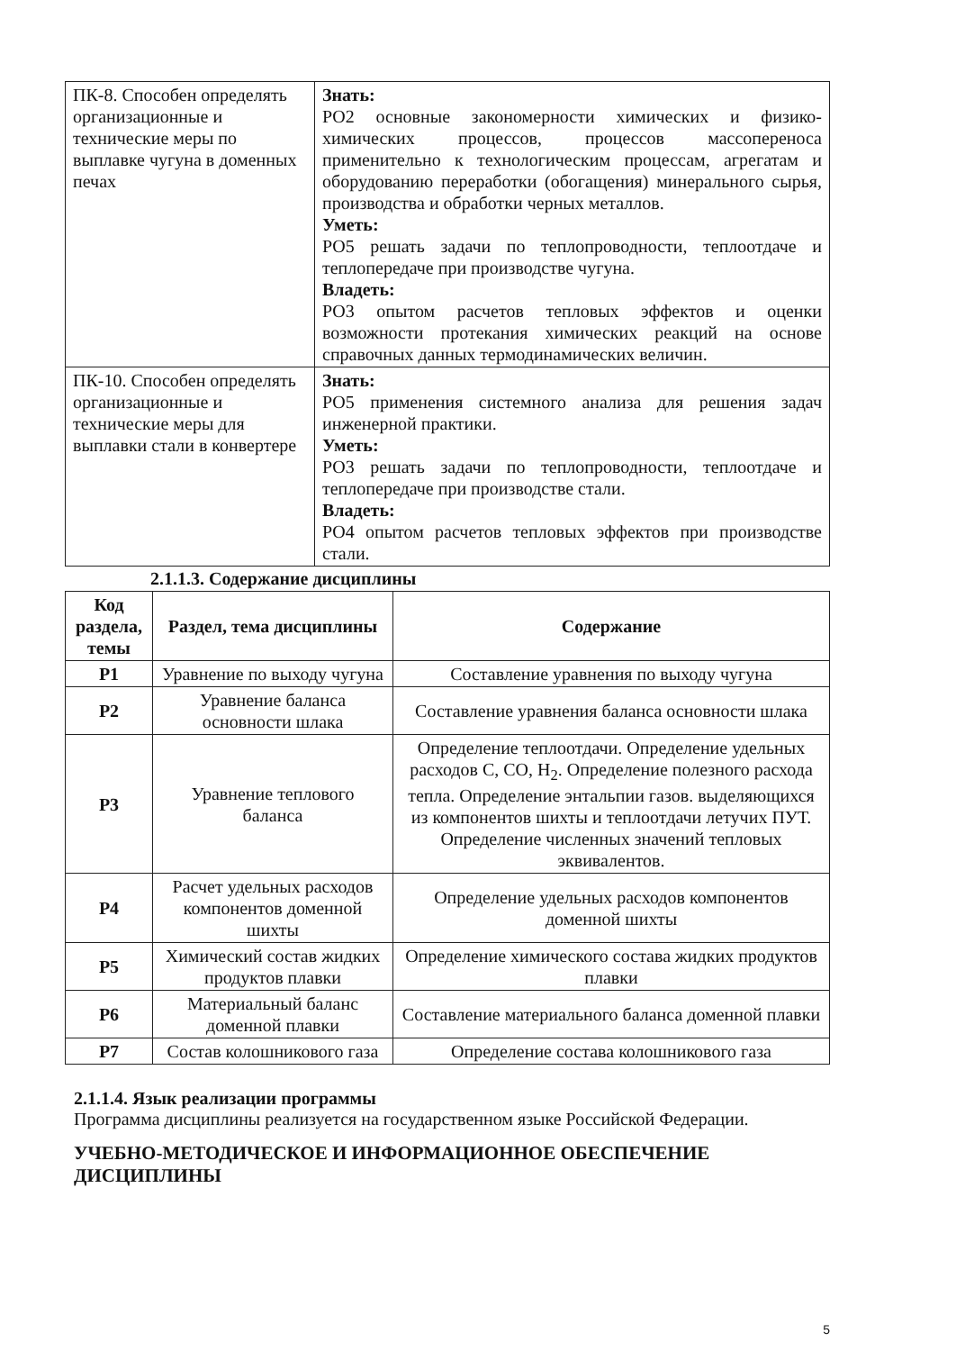| ПК-8. Способен определять организационные и технические меры по выплавке чугуна в доменных печах | Знать: РО2 основные закономерности химических и физико-химических процессов, процессов массопереноса применительно к технологическим процессам, агрегатам и оборудованию переработки (обогащения) минерального сырья, производства и обработки черных металлов. Уметь: РО5 решать задачи по теплопроводности, теплоотдаче и теплопередаче при производстве чугуна. Владеть: РО3 опытом расчетов тепловых эффектов и оценки возможности протекания химических реакций на основе справочных данных термодинамических величин. |
| ПК-10. Способен определять организационные и технические меры для выплавки стали в конвертере | Знать: РО5 применения системного анализа для решения задач инженерной практики. Уметь: РО3 решать задачи по теплопроводности, теплоотдаче и теплопередаче при производстве стали. Владеть: РО4 опытом расчетов тепловых эффектов при производстве стали. |
2.1.1.3. Содержание дисциплины
| Код раздела, темы | Раздел, тема дисциплины | Содержание |
| --- | --- | --- |
| Р1 | Уравнение по выходу чугуна | Составление уравнения по выходу чугуна |
| Р2 | Уравнение баланса основности шлака | Составление уравнения баланса основности шлака |
| Р3 | Уравнение теплового баланса | Определение теплоотдачи. Определение удельных расходов С, СО, Н<sub>2</sub>. Определение полезного расхода тепла. Определение энтальпии газов. выделяющихся из компонентов шихты и теплоотдачи летучих ПУТ. Определение численных значений тепловых эквивалентов. |
| Р4 | Расчет удельных расходов компонентов доменной шихты | Определение удельных расходов компонентов доменной шихты |
| Р5 | Химический состав жидких продуктов плавки | Определение химического состава жидких продуктов плавки |
| Р6 | Материальный баланс доменной плавки | Составление материального баланса доменной плавки |
| Р7 | Состав колошникового газа | Определение состава колошникового газа |
2.1.1.4. Язык реализации программы
Программа дисциплины реализуется на государственном языке Российской Федерации.
УЧЕБНО-МЕТОДИЧЕСКОЕ И ИНФОРМАЦИОННОЕ ОБЕСПЕЧЕНИЕ ДИСЦИПЛИНЫ
5